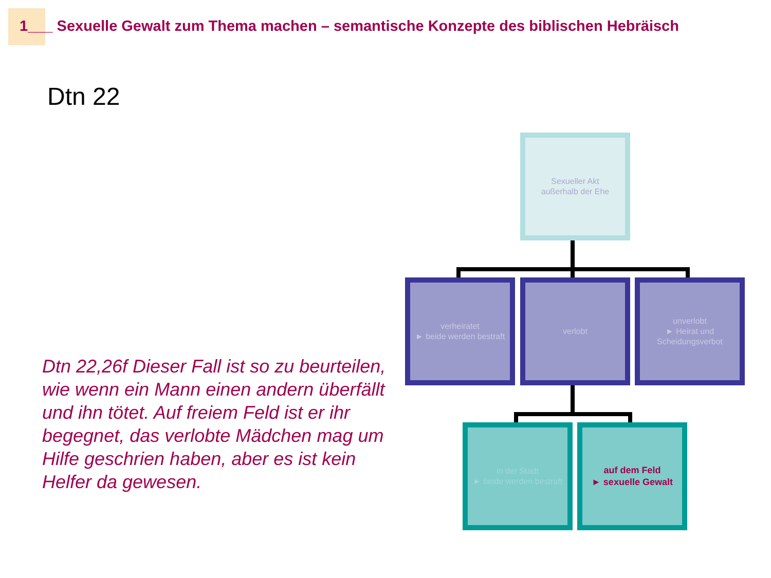1___ Sexuelle Gewalt zum Thema machen – semantische Konzepte des biblischen Hebräisch
Dtn 22
Dtn 22,26f Dieser Fall ist so zu beurteilen, wie wenn ein Mann einen andern überfällt und ihn tötet. Auf freiem Feld ist er ihr begegnet, das verlobte Mädchen mag um Hilfe geschrien haben, aber es ist kein Helfer da gewesen.
Sexueller Akt
außerhalb der Ehe
verheiratet
► beide werden bestraft
verlobt
unverlobt
► Heirat und Scheidungsverbot
in der Stadt
► beide werden bestraft
auf dem Feld
► sexuelle Gewalt